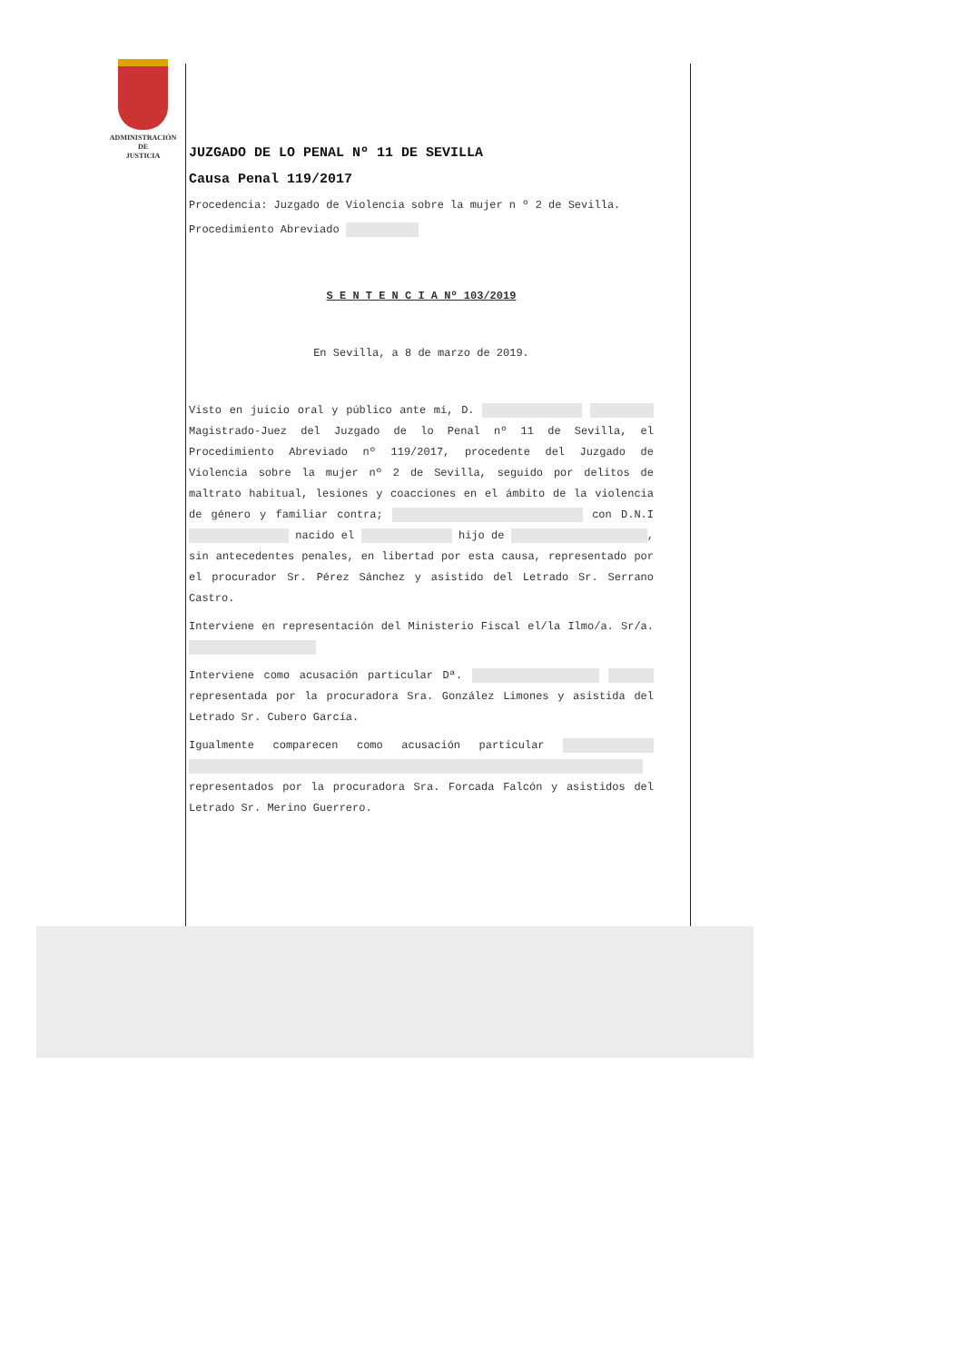ADMINISTRACIÓN
DE
JUSTICIA
JUZGADO DE LO PENAL Nº 11 DE SEVILLA
Causa Penal 119/2017
Procedencia: Juzgado de Violencia sobre la mujer n º 2 de Sevilla.
Procedimiento Abreviado
S E N T E N C I A Nº 103/2019
En Sevilla, a 8 de marzo de 2019.
Visto en juicio oral y público ante mí, D. Magistrado-Juez del Juzgado de lo Penal nº 11 de Sevilla, el Procedimiento Abreviado nº 119/2017, procedente del Juzgado de Violencia sobre la mujer nº 2 de Sevilla, seguido por delitos de maltrato habitual, lesiones y coacciones en el ámbito de la violencia de género y familiar contra; con D.N.I nacido el hijo de , sin antecedentes penales, en libertad por esta causa, representado por el procurador Sr. Pérez Sánchez y asistido del Letrado Sr. Serrano Castro.
Interviene en representación del Ministerio Fiscal el/la Ilmo/a. Sr/a.
Interviene como acusación particular Dª. representada por la procuradora Sra. González Limones y asistida del Letrado Sr. Cubero García.
Igualmente comparecen como acusación particular representados por la procuradora Sra. Forcada Falcón y asistidos del Letrado Sr. Merino Guerrero.